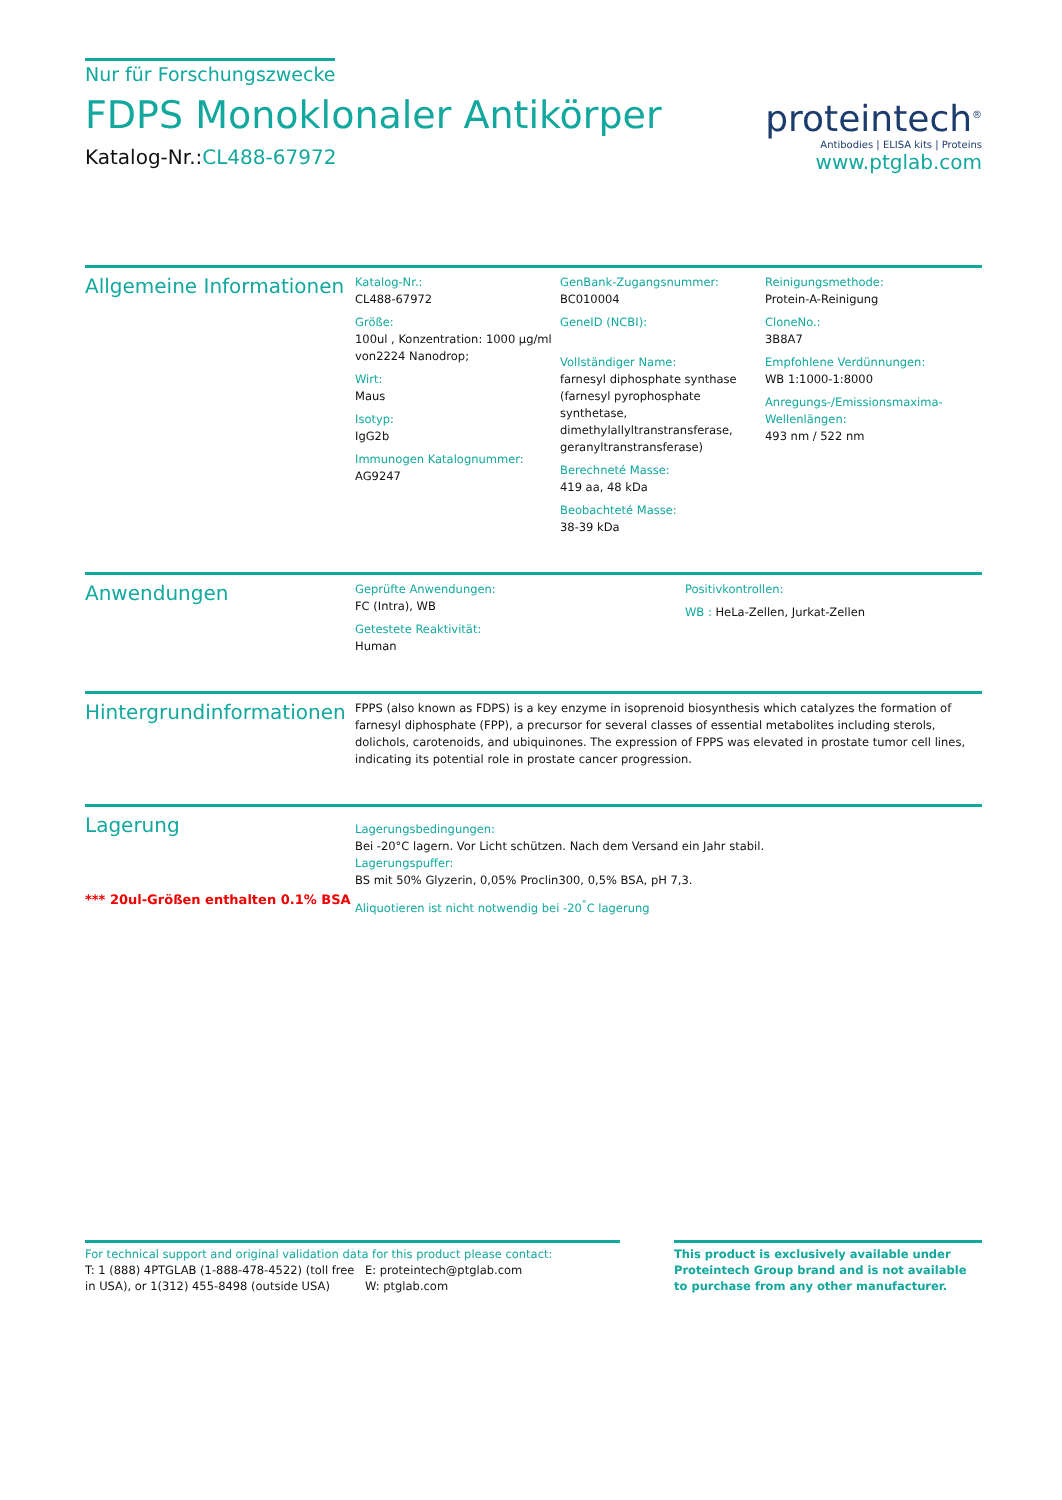Nur für Forschungszwecke
FDPS Monoklonaler Antikörper
Katalog-Nr.:CL488-67972
proteintech<sup>®</sup>
Antibodies | ELISA kits | Proteins
www.ptglab.com
Allgemeine Informationen
Katalog-Nr.:
CL488-67972
Größe:
100ul , Konzentration: 1000 μg/ml von2224 Nanodrop;
Wirt:
Maus
Isotyp:
IgG2b
Immunogen Katalognummer:
AG9247
GenBank-Zugangsnummer:
BC010004
GeneID (NCBI):
Vollständiger Name:
farnesyl diphosphate synthase (farnesyl pyrophosphate synthetase, dimethylallyltranstransferase, geranyltranstransferase)
Berechneté Masse:
419 aa, 48 kDa
Beobachteté Masse:
38-39 kDa
Reinigungsmethode:
Protein-A-Reinigung
CloneNo.:
3B8A7
Empfohlene Verdünnungen:
WB 1:1000-1:8000
Anregungs-/Emissionsmaxima-Wellenlängen:
493 nm / 522 nm
Anwendungen
Geprüfte Anwendungen:
FC (Intra), WB
Getestete Reaktivität:
Human
Positivkontrollen:
WB : HeLa-Zellen, Jurkat-Zellen
Hintergrundinformationen
FPPS (also known as FDPS) is a key enzyme in isoprenoid biosynthesis which catalyzes the formation of farnesyl diphosphate (FPP), a precursor for several classes of essential metabolites including sterols, dolichols, carotenoids, and ubiquinones. The expression of FPPS was elevated in prostate tumor cell lines, indicating its potential role in prostate cancer progression.
Lagerung
*** 20ul-Größen enthalten 0.1% BSA
Lagerungsbedingungen:
Bei -20°C lagern. Vor Licht schützen. Nach dem Versand ein Jahr stabil.
Lagerungspuffer:
BS mit 50% Glyzerin, 0,05% Proclin300, 0,5% BSA, pH 7,3.
Aliquotieren ist nicht notwendig bei -20<sup>°</sup>C lagerung
For technical support and original validation data for this product please contact:
T: 1 (888) 4PTGLAB (1-888-478-4522) (toll free in USA), or 1(312) 455-8498 (outside USA)
E: proteintech@ptglab.com
W: ptglab.com
This product is exclusively available under Proteintech Group brand and is not available to purchase from any other manufacturer.